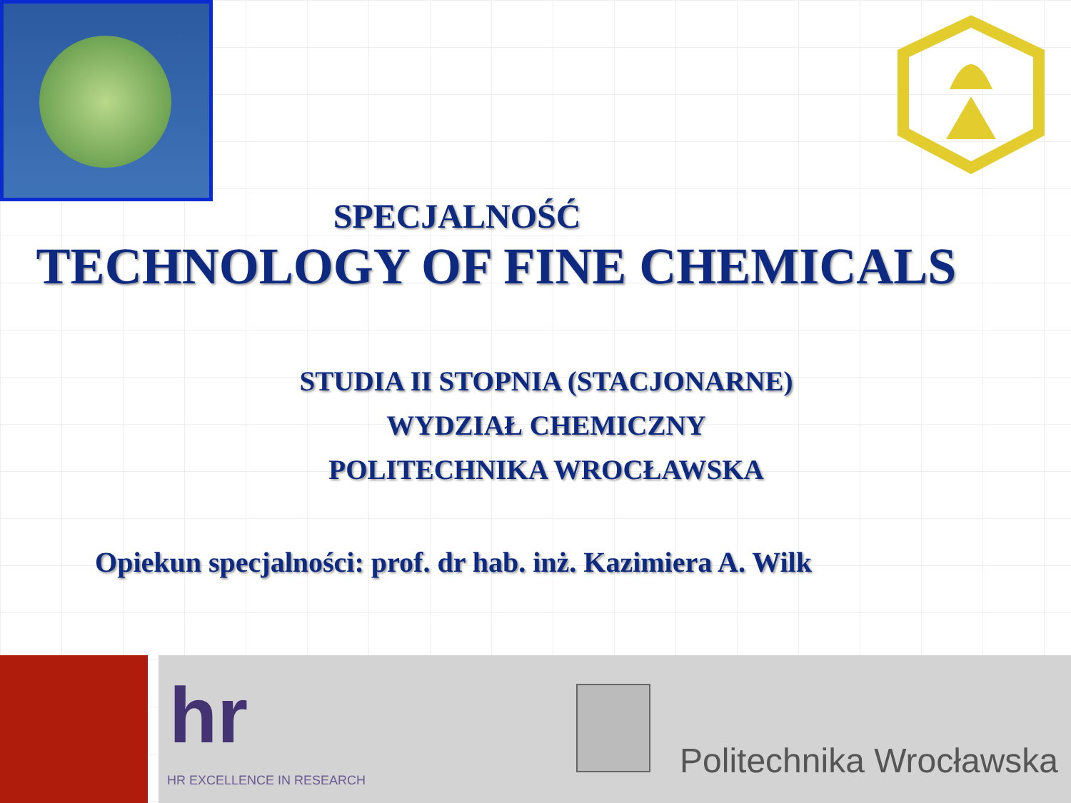SPECJALNOŚĆ
TECHNOLOGY OF FINE CHEMICALS
STUDIA II STOPNIA (STACJONARNE)
WYDZIAŁ CHEMICZNY
POLITECHNIKA WROCŁAWSKA
Opiekun specjalności: prof. dr hab. inż. Kazimiera A. Wilk
hr
HR EXCELLENCE IN RESEARCH Politechnika Wrocławska